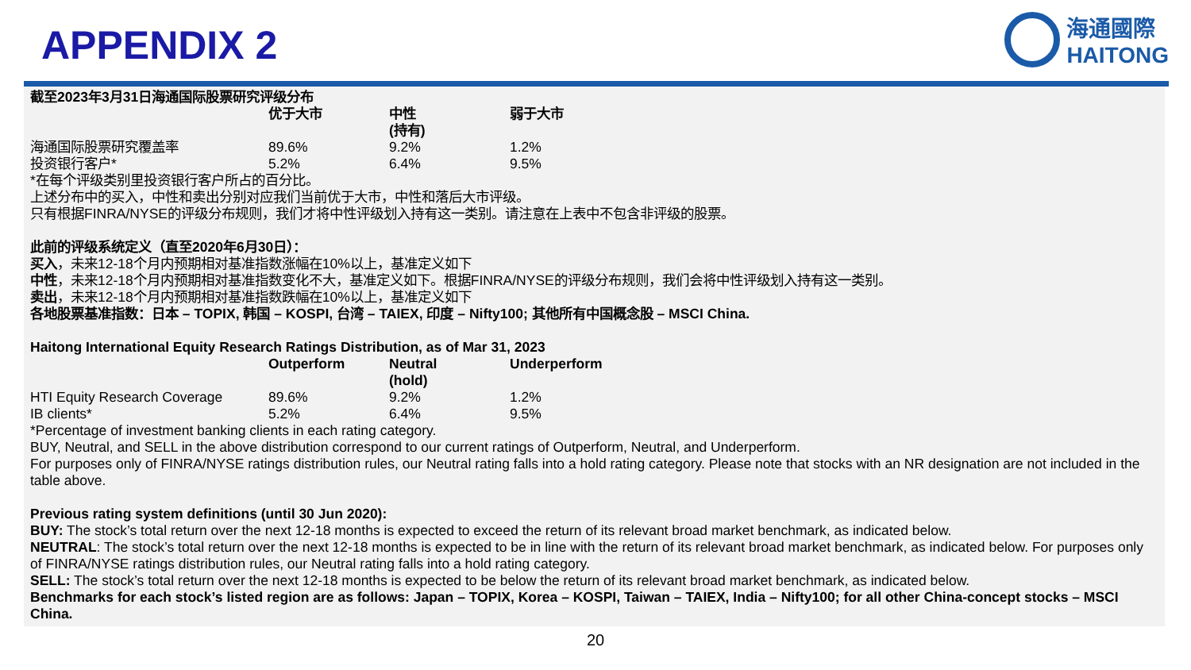APPENDIX 2
海通國際
HAITONG
截至2023年3月31日海通国际股票研究评级分布
| | 优于大市 | 中性 (持有) | 弱于大市 |
| --- | --- | --- | --- |
| 海通国际股票研究覆盖率 | 89.6% | 9.2% | 1.2% |
| 投资银行客户* | 5.2% | 6.4% | 9.5% |
*在每个评级类别里投资银行客户所占的百分比。
上述分布中的买入，中性和卖出分别对应我们当前优于大市，中性和落后大市评级。
只有根据FINRA/NYSE的评级分布规则，我们才将中性评级划入持有这一类别。请注意在上表中不包含非评级的股票。
此前的评级系统定义（直至2020年6月30日）：
买入，未来12-18个月内预期相对基准指数涨幅在10%以上，基准定义如下
中性，未来12-18个月内预期相对基准指数变化不大，基准定义如下。根据FINRA/NYSE的评级分布规则，我们会将中性评级划入持有这一类别。
卖出，未来12-18个月内预期相对基准指数跌幅在10%以上，基准定义如下
各地股票基准指数：日本 – TOPIX, 韩国 – KOSPI, 台湾 – TAIEX, 印度 – Nifty100; 其他所有中国概念股 – MSCI China.
Haitong International Equity Research Ratings Distribution, as of Mar 31, 2023
| | Outperform | Neutral (hold) | Underperform |
| --- | --- | --- | --- |
| HTI Equity Research Coverage | 89.6% | 9.2% | 1.2% |
| IB clients* | 5.2% | 6.4% | 9.5% |
*Percentage of investment banking clients in each rating category.
BUY, Neutral, and SELL in the above distribution correspond to our current ratings of Outperform, Neutral, and Underperform.
For purposes only of FINRA/NYSE ratings distribution rules, our Neutral rating falls into a hold rating category. Please note that stocks with an NR designation are not included in the table above.
Previous rating system definitions (until 30 Jun 2020):
BUY: The stock’s total return over the next 12-18 months is expected to exceed the return of its relevant broad market benchmark, as indicated below.
NEUTRAL: The stock’s total return over the next 12-18 months is expected to be in line with the return of its relevant broad market benchmark, as indicated below. For purposes only of FINRA/NYSE ratings distribution rules, our Neutral rating falls into a hold rating category.
SELL: The stock’s total return over the next 12-18 months is expected to be below the return of its relevant broad market benchmark, as indicated below.
Benchmarks for each stock’s listed region are as follows: Japan – TOPIX, Korea – KOSPI, Taiwan – TAIEX, India – Nifty100; for all other China-concept stocks – MSCI China.
20